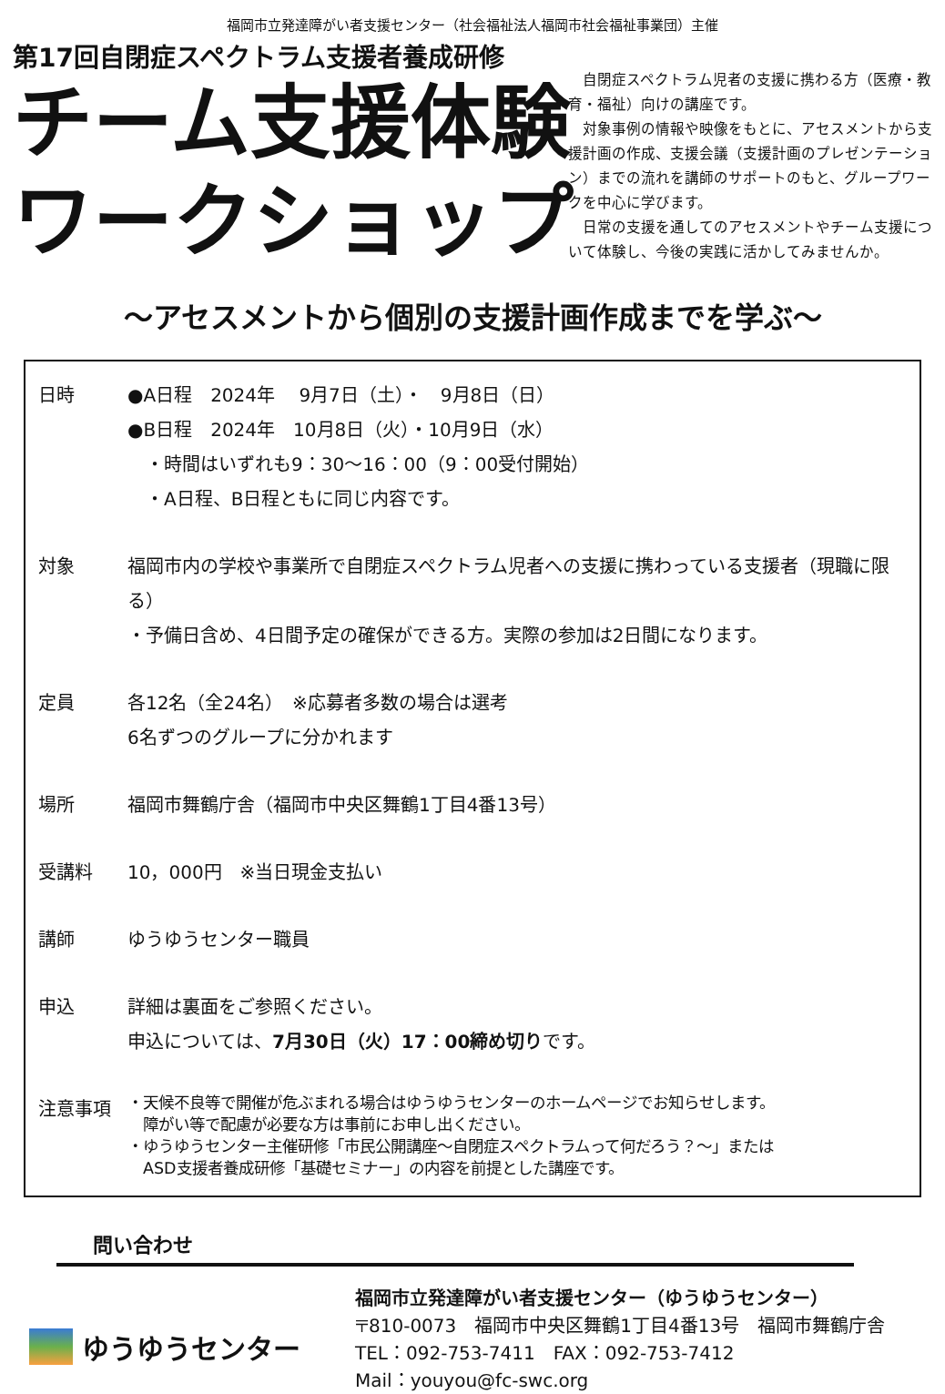福岡市立発達障がい者支援センター（社会福祉法人福岡市社会福祉事業団）主催
第17回自閉症スペクトラム支援者養成研修
チーム支援体験
ワークショップ
　自閉症スペクトラム児者の支援に携わる方（医療・教育・福祉）向けの講座です。
　対象事例の情報や映像をもとに、アセスメントから支援計画の作成、支援会議（支援計画のプレゼンテーション）までの流れを講師のサポートのもと、グループワークを中心に学びます。
　日常の支援を通してのアセスメントやチーム支援について体験し、今後の実践に活かしてみませんか。
～アセスメントから個別の支援計画作成までを学ぶ～
日時 ●A日程　2024年　 9月7日（土）・　9月8日（日）
●B日程　2024年　10月8日（火）・10月9日（水）
　・時間はいずれも9：30～16：00（9：00受付開始）
　・A日程、B日程ともに同じ内容です。
対象 福岡市内の学校や事業所で自閉症スペクトラム児者への支援に携わっている支援者（現職に限る）
・予備日含め、4日間予定の確保ができる方。実際の参加は2日間になります。
定員 各12名（全24名）　※応募者多数の場合は選考
6名ずつのグループに分かれます
場所 福岡市舞鶴庁舎（福岡市中央区舞鶴1丁目4番13号）
受講料 10，000円　※当日現金支払い
講師 ゆうゆうセンター職員
申込 詳細は裏面をご参照ください。
申込については、7月30日（火）17：00締め切りです。
注意事項
・天候不良等で開催が危ぶまれる場合はゆうゆうセンターのホームページでお知らせします。
　障がい等で配慮が必要な方は事前にお申し出ください。
・ゆうゆうセンター主催研修「市民公開講座～自閉症スペクトラムって何だろう？～」または
　ASD支援者養成研修「基礎セミナー」の内容を前提とした講座です。
問い合わせ
ゆうゆうセンター
福岡市立発達障がい者支援センター（ゆうゆうセンター）
〒810-0073　福岡市中央区舞鶴1丁目4番13号　福岡市舞鶴庁舎
TEL：092-753-7411　FAX：092-753-7412
Mail：youyou@fc-swc.org